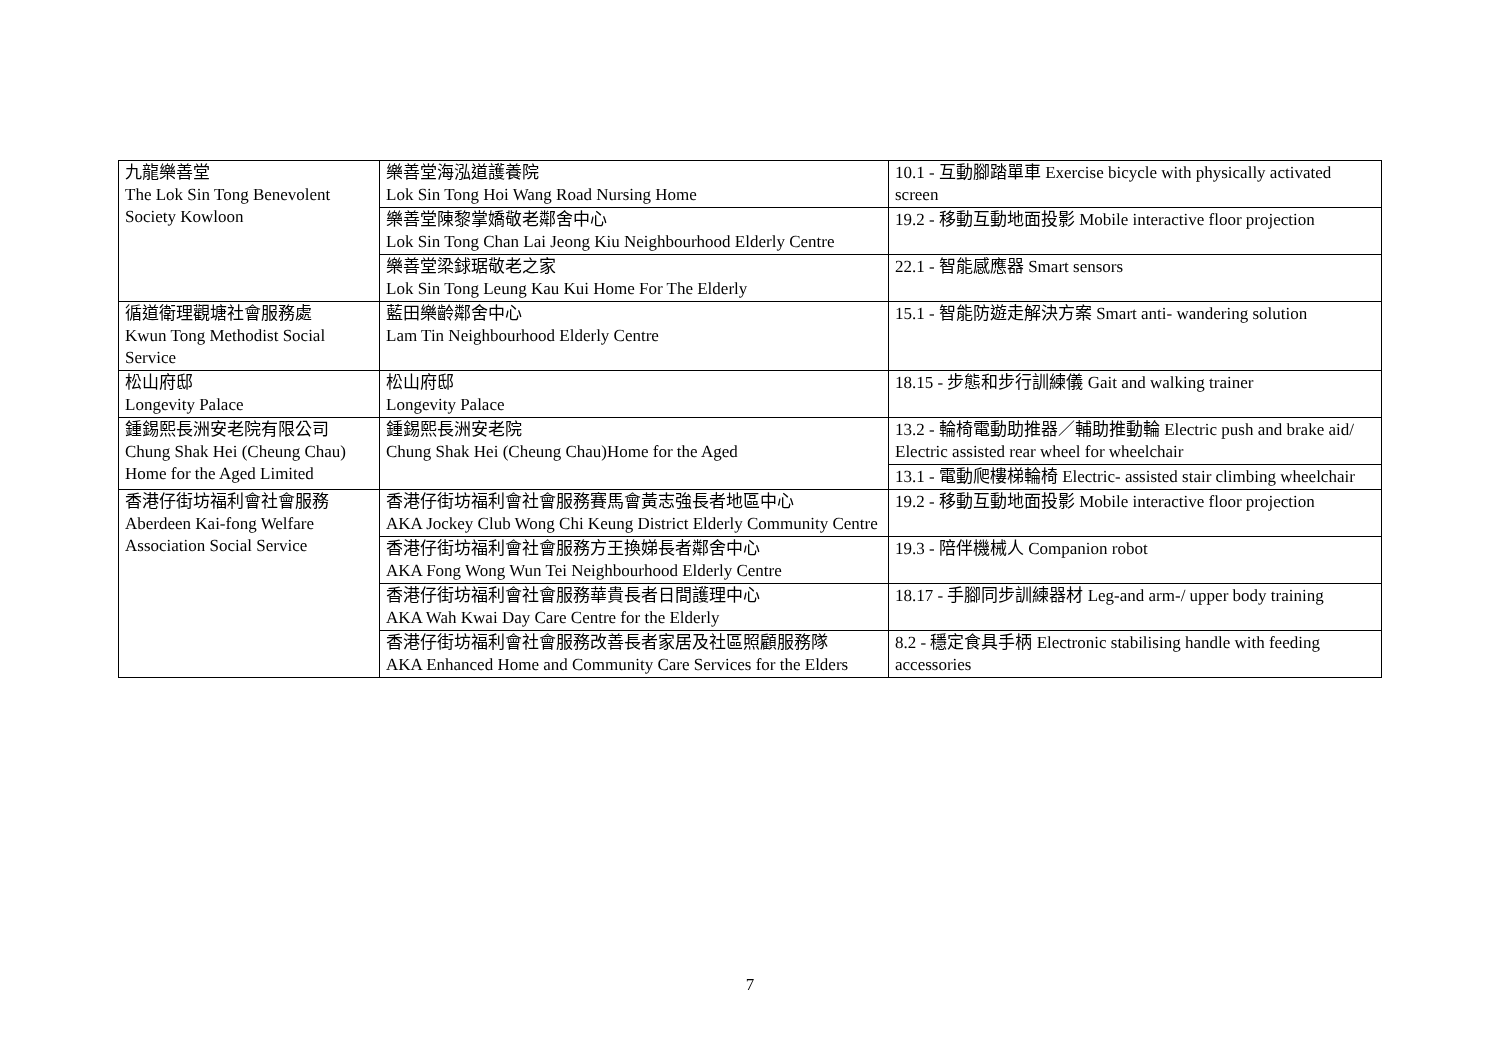| 九龍樂善堂 The Lok Sin Tong Benevolent Society Kowloon | 樂善堂海泓道護養院 Lok Sin Tong Hoi Wang Road Nursing Home | 10.1 - 互動腳踏單車 Exercise bicycle with physically activated screen |
| | 樂善堂陳黎掌嬌敬老鄰舍中心 Lok Sin Tong Chan Lai Jeong Kiu Neighbourhood Elderly Centre | 19.2 - 移動互動地面投影 Mobile interactive floor projection |
| | 樂善堂梁銶琚敬老之家 Lok Sin Tong Leung Kau Kui Home For The Elderly | 22.1 - 智能感應器 Smart sensors |
| 循道衛理觀塘社會服務處 Kwun Tong Methodist Social Service | 藍田樂齡鄰舍中心 Lam Tin Neighbourhood Elderly Centre | 15.1 - 智能防遊走解決方案 Smart anti- wandering solution |
| 松山府邸 Longevity Palace | 松山府邸 Longevity Palace | 18.15 - 步態和步行訓練儀 Gait and walking trainer |
| 鍾錫熙長洲安老院有限公司 Chung Shak Hei (Cheung Chau) Home for the Aged Limited | 鍾錫熙長洲安老院 Chung Shak Hei (Cheung Chau)Home for the Aged | 13.2 - 輪椅電動助推器／輔助推動輪 Electric push and brake aid/ Electric assisted rear wheel for wheelchair |
| | | 13.1 - 電動爬樓梯輪椅 Electric- assisted stair climbing wheelchair |
| 香港仔街坊福利會社會服務 Aberdeen Kai-fong Welfare Association Social Service | 香港仔街坊福利會社會服務賽馬會黃志強長者地區中心 AKA Jockey Club Wong Chi Keung District Elderly Community Centre | 19.2 - 移動互動地面投影 Mobile interactive floor projection |
| | 香港仔街坊福利會社會服務方王換娣長者鄰舍中心 AKA Fong Wong Wun Tei Neighbourhood Elderly Centre | 19.3 - 陪伴機械人 Companion robot |
| | 香港仔街坊福利會社會服務華貴長者日間護理中心 AKA Wah Kwai Day Care Centre for the Elderly | 18.17 - 手腳同步訓練器材 Leg-and arm-/ upper body training |
| | 香港仔街坊福利會社會服務改善長者家居及社區照顧服務隊 AKA Enhanced Home and Community Care Services for the Elders | 8.2 - 穩定食具手柄 Electronic stabilising handle with feeding accessories |
7